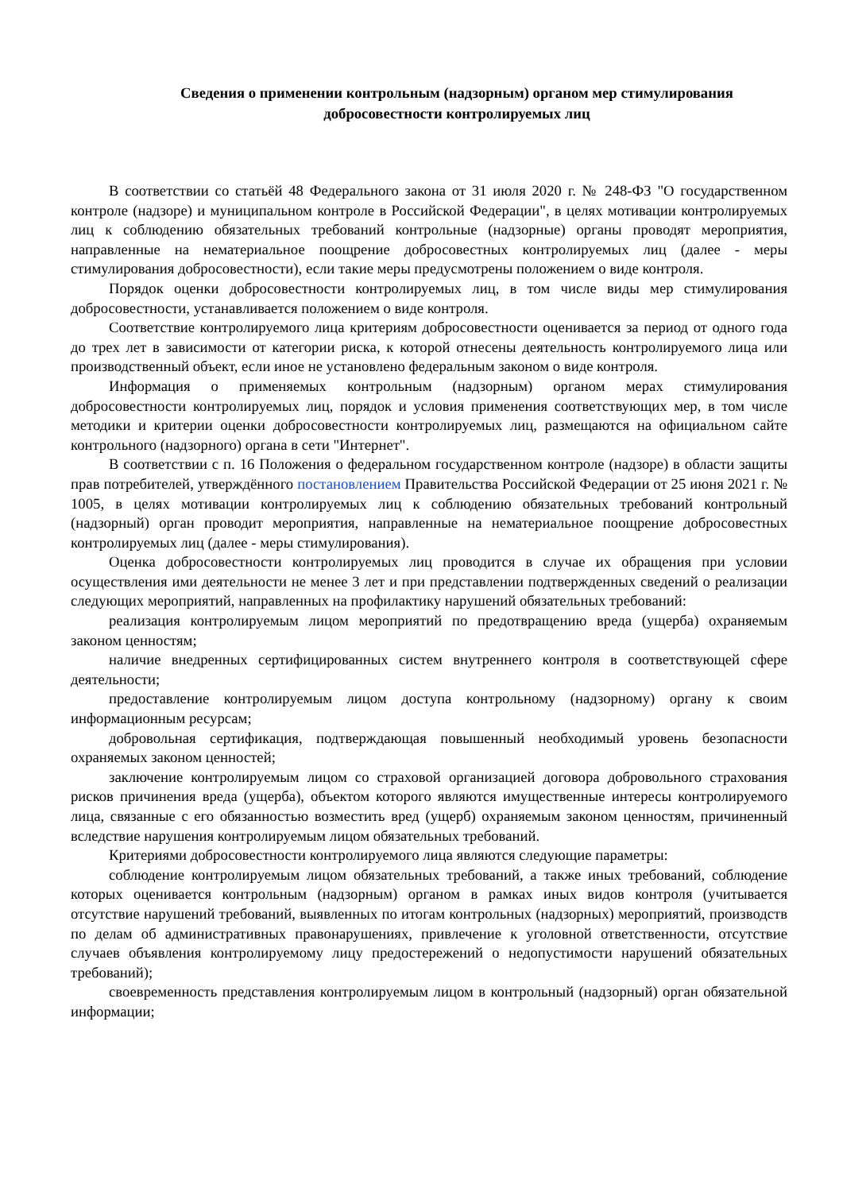Сведения о применении контрольным (надзорным) органом мер стимулирования
добросовестности контролируемых лиц
В соответствии со статьёй 48 Федерального закона от 31 июля 2020 г. № 248-ФЗ "О государственном контроле (надзоре) и муниципальном контроле в Российской Федерации", в целях мотивации контролируемых лиц к соблюдению обязательных требований контрольные (надзорные) органы проводят мероприятия, направленные на нематериальное поощрение добросовестных контролируемых лиц (далее - меры стимулирования добросовестности), если такие меры предусмотрены положением о виде контроля.
Порядок оценки добросовестности контролируемых лиц, в том числе виды мер стимулирования добросовестности, устанавливается положением о виде контроля.
Соответствие контролируемого лица критериям добросовестности оценивается за период от одного года до трех лет в зависимости от категории риска, к которой отнесены деятельность контролируемого лица или производственный объект, если иное не установлено федеральным законом о виде контроля.
Информация о применяемых контрольным (надзорным) органом мерах стимулирования добросовестности контролируемых лиц, порядок и условия применения соответствующих мер, в том числе методики и критерии оценки добросовестности контролируемых лиц, размещаются на официальном сайте контрольного (надзорного) органа в сети "Интернет".
В соответствии с п. 16 Положения о федеральном государственном контроле (надзоре) в области защиты прав потребителей, утверждённого постановлением Правительства Российской Федерации от 25 июня 2021 г. № 1005, в целях мотивации контролируемых лиц к соблюдению обязательных требований контрольный (надзорный) орган проводит мероприятия, направленные на нематериальное поощрение добросовестных контролируемых лиц (далее - меры стимулирования).
Оценка добросовестности контролируемых лиц проводится в случае их обращения при условии осуществления ими деятельности не менее 3 лет и при представлении подтвержденных сведений о реализации следующих мероприятий, направленных на профилактику нарушений обязательных требований:
реализация контролируемым лицом мероприятий по предотвращению вреда (ущерба) охраняемым законом ценностям;
наличие внедренных сертифицированных систем внутреннего контроля в соответствующей сфере деятельности;
предоставление контролируемым лицом доступа контрольному (надзорному) органу к своим информационным ресурсам;
добровольная сертификация, подтверждающая повышенный необходимый уровень безопасности охраняемых законом ценностей;
заключение контролируемым лицом со страховой организацией договора добровольного страхования рисков причинения вреда (ущерба), объектом которого являются имущественные интересы контролируемого лица, связанные с его обязанностью возместить вред (ущерб) охраняемым законом ценностям, причиненный вследствие нарушения контролируемым лицом обязательных требований.
Критериями добросовестности контролируемого лица являются следующие параметры:
соблюдение контролируемым лицом обязательных требований, а также иных требований, соблюдение которых оценивается контрольным (надзорным) органом в рамках иных видов контроля (учитывается отсутствие нарушений требований, выявленных по итогам контрольных (надзорных) мероприятий, производств по делам об административных правонарушениях, привлечение к уголовной ответственности, отсутствие случаев объявления контролируемому лицу предостережений о недопустимости нарушений обязательных требований);
своевременность представления контролируемым лицом в контрольный (надзорный) орган обязательной информации;